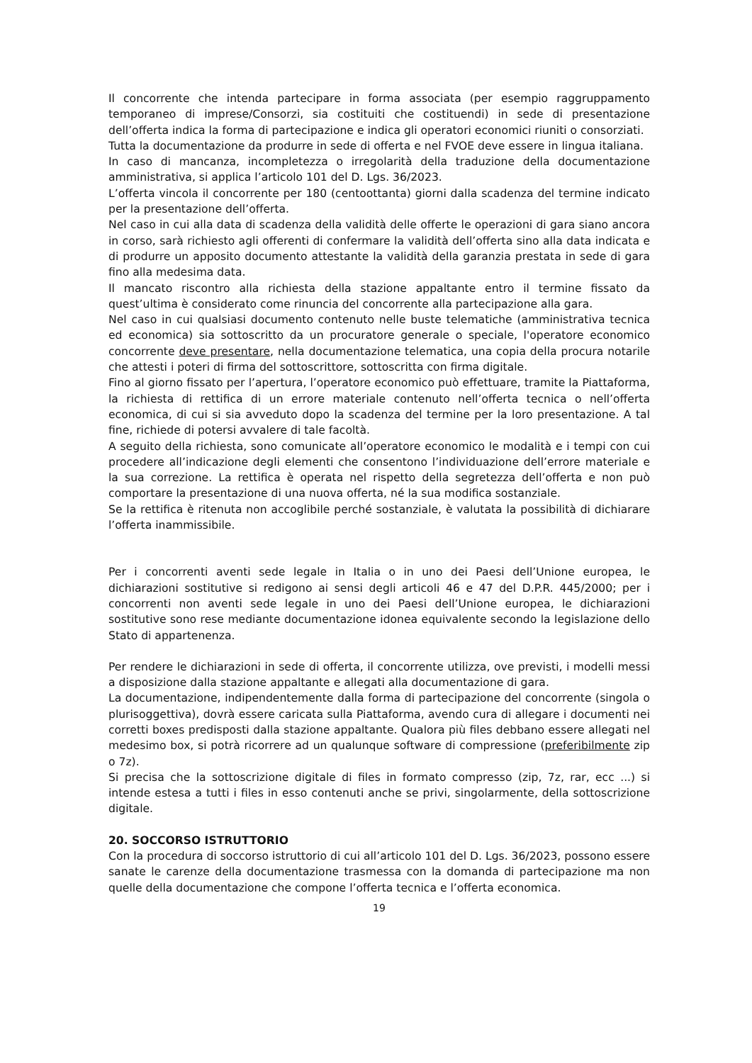Il concorrente che intenda partecipare in forma associata (per esempio raggruppamento temporaneo di imprese/Consorzi, sia costituiti che costituendi) in sede di presentazione dell’offerta indica la forma di partecipazione e indica gli operatori economici riuniti o consorziati.
Tutta la documentazione da produrre in sede di offerta e nel FVOE deve essere in lingua italiana.
In caso di mancanza, incompletezza o irregolarità della traduzione della documentazione amministrativa, si applica l’articolo 101 del D. Lgs. 36/2023.
L’offerta vincola il concorrente per 180 (centoottanta) giorni dalla scadenza del termine indicato per la presentazione dell’offerta.
Nel caso in cui alla data di scadenza della validità delle offerte le operazioni di gara siano ancora in corso, sarà richiesto agli offerenti di confermare la validità dell’offerta sino alla data indicata e di produrre un apposito documento attestante la validità della garanzia prestata in sede di gara fino alla medesima data.
Il mancato riscontro alla richiesta della stazione appaltante entro il termine fissato da quest’ultima è considerato come rinuncia del concorrente alla partecipazione alla gara.
Nel caso in cui qualsiasi documento contenuto nelle buste telematiche (amministrativa tecnica ed economica) sia sottoscritto da un procuratore generale o speciale, l'operatore economico concorrente deve presentare, nella documentazione telematica, una copia della procura notarile che attesti i poteri di firma del sottoscrittore, sottoscritta con firma digitale.
Fino al giorno fissato per l’apertura, l’operatore economico può effettuare, tramite la Piattaforma, la richiesta di rettifica di un errore materiale contenuto nell’offerta tecnica o nell’offerta economica, di cui si sia avveduto dopo la scadenza del termine per la loro presentazione. A tal fine, richiede di potersi avvalere di tale facoltà.
A seguito della richiesta, sono comunicate all’operatore economico le modalità e i tempi con cui procedere all’indicazione degli elementi che consentono l’individuazione dell’errore materiale e la sua correzione. La rettifica è operata nel rispetto della segretezza dell’offerta e non può comportare la presentazione di una nuova offerta, né la sua modifica sostanziale.
Se la rettifica è ritenuta non accoglibile perché sostanziale, è valutata la possibilità di dichiarare l’offerta inammissibile.
Per i concorrenti aventi sede legale in Italia o in uno dei Paesi dell’Unione europea, le dichiarazioni sostitutive si redigono ai sensi degli articoli 46 e 47 del D.P.R. 445/2000; per i concorrenti non aventi sede legale in uno dei Paesi dell’Unione europea, le dichiarazioni sostitutive sono rese mediante documentazione idonea equivalente secondo la legislazione dello Stato di appartenenza.
Per rendere le dichiarazioni in sede di offerta, il concorrente utilizza, ove previsti, i modelli messi a disposizione dalla stazione appaltante e allegati alla documentazione di gara.
La documentazione, indipendentemente dalla forma di partecipazione del concorrente (singola o plurisoggettiva), dovrà essere caricata sulla Piattaforma, avendo cura di allegare i documenti nei corretti boxes predisposti dalla stazione appaltante. Qualora più files debbano essere allegati nel medesimo box, si potrà ricorrere ad un qualunque software di compressione (preferibilmente zip o 7z).
Si precisa che la sottoscrizione digitale di files in formato compresso (zip, 7z, rar, ecc ...) si intende estesa a tutti i files in esso contenuti anche se privi, singolarmente, della sottoscrizione digitale.
20. SOCCORSO ISTRUTTORIO
Con la procedura di soccorso istruttorio di cui all’articolo 101 del D. Lgs. 36/2023, possono essere sanate le carenze della documentazione trasmessa con la domanda di partecipazione ma non quelle della documentazione che compone l’offerta tecnica e l’offerta economica.
19